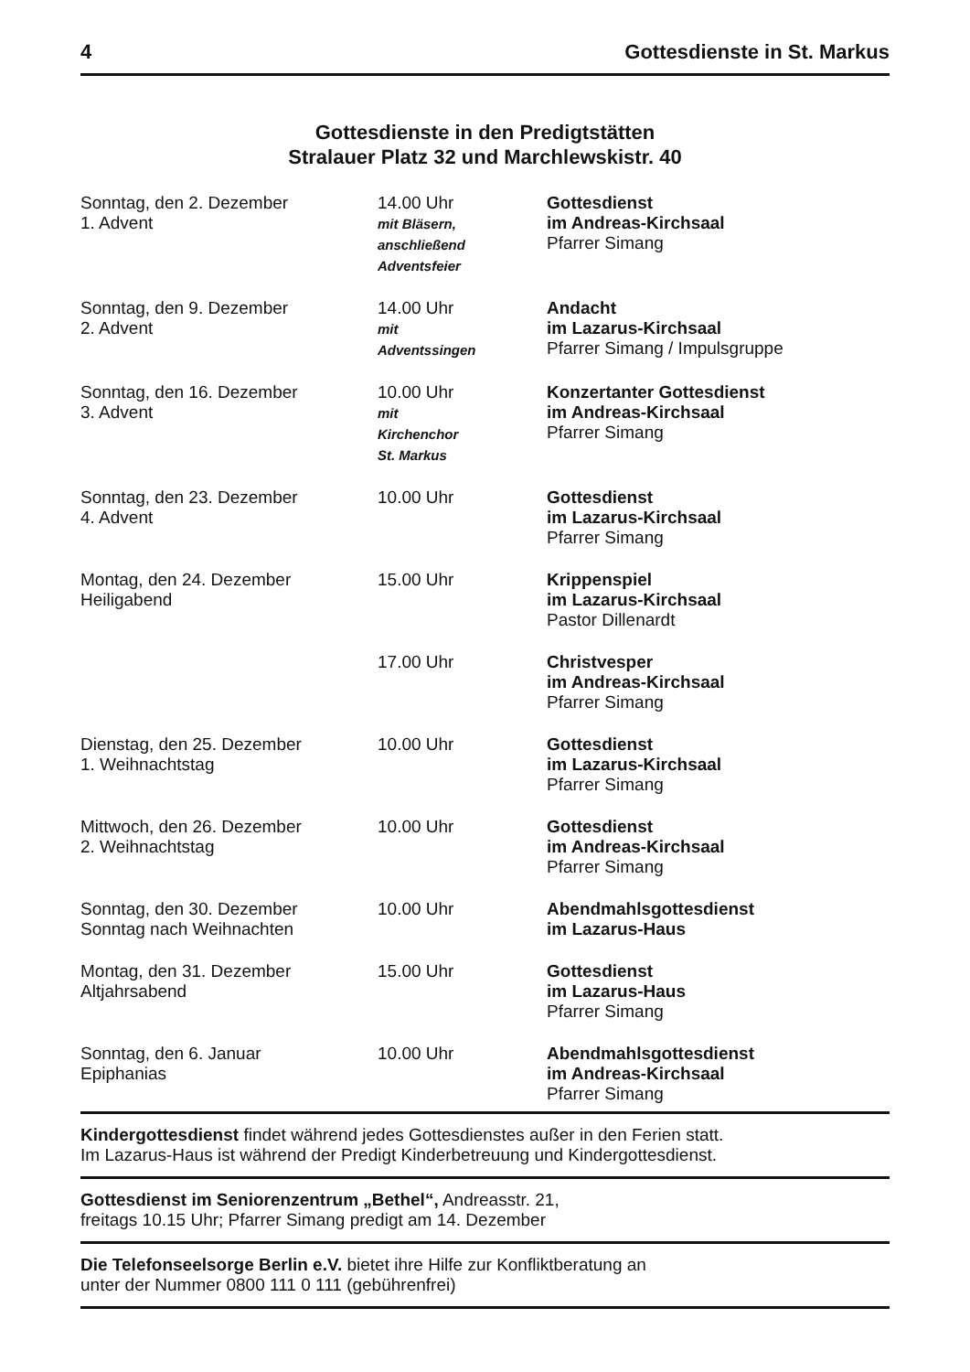4 Gottesdienste in St. Markus
Gottesdienste in den Predigtstätten
Stralauer Platz 32 und Marchlewskistr. 40
| Sonntag, den 2. Dezember 1. Advent | 14.00 Uhr mit Bläsern, anschließend Adventsfeier | Gottesdienst im Andreas-Kirchsaal Pfarrer Simang |
| Sonntag, den 9. Dezember 2. Advent | 14.00 Uhr mit Adventssingen | Andacht im Lazarus-Kirchsaal Pfarrer Simang / Impulsgruppe |
| Sonntag, den 16. Dezember 3. Advent | 10.00 Uhr mit Kirchenchor St. Markus | Konzertanter Gottesdienst im Andreas-Kirchsaal Pfarrer Simang |
| Sonntag, den 23. Dezember 4. Advent | 10.00 Uhr | Gottesdienst im Lazarus-Kirchsaal Pfarrer Simang |
| Montag, den 24. Dezember Heiligabend | 15.00 Uhr | Krippenspiel im Lazarus-Kirchsaal Pastor Dillenardt |
| | 17.00 Uhr | Christvesper im Andreas-Kirchsaal Pfarrer Simang |
| Dienstag, den 25. Dezember 1. Weihnachtstag | 10.00 Uhr | Gottesdienst im Lazarus-Kirchsaal Pfarrer Simang |
| Mittwoch, den 26. Dezember 2. Weihnachtstag | 10.00 Uhr | Gottesdienst im Andreas-Kirchsaal Pfarrer Simang |
| Sonntag, den 30. Dezember Sonntag nach Weihnachten | 10.00 Uhr | Abendmahlsgottesdienst im Lazarus-Haus |
| Montag, den 31. Dezember Altjahrsabend | 15.00 Uhr | Gottesdienst im Lazarus-Haus Pfarrer Simang |
| Sonntag, den 6. Januar Epiphanias | 10.00 Uhr | Abendmahlsgottesdienst im Andreas-Kirchsaal Pfarrer Simang |
Kindergottesdienst findet während jedes Gottesdienstes außer in den Ferien statt.
Im Lazarus-Haus ist während der Predigt Kinderbetreuung und Kindergottesdienst.
Gottesdienst im Seniorenzentrum „Bethel“, Andreasstr. 21,
freitags 10.15 Uhr; Pfarrer Simang predigt am 14. Dezember
Die Telefonseelsorge Berlin e.V. bietet ihre Hilfe zur Konfliktberatung an
unter der Nummer 0800 111 0 111 (gebührenfrei)